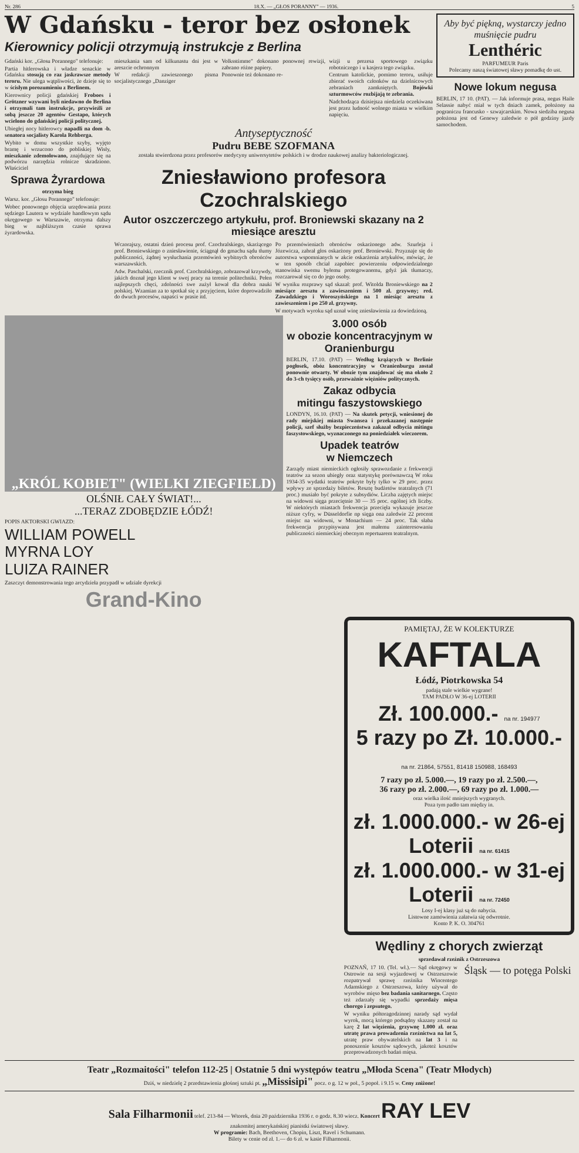Nr. 286 18.X. — „GŁOS PORANNY" — 1936. 5
W Gdańsku - teror bez osłonek
Kierownicy policji otrzymują instrukcje z Berlina
Gdański kor. „Głosu Porannego" telefonuje:
Partia hitlerowska i władze senackie w Gdańsku stosują co raz jaskrawsze metody teroru. Nie ulega wątpliwości, że dzieje się to w ścisłym porozumieniu z Berlinem.
Kierownicy policji gdańskiej Froboes i Grötzner wzywani byli niedawno do Berlina i otrzymali tam instrukcje, przywieźli ze sobą jeszcze 20 agentów Gestapo, których wcielono do gdańskiej policji politycznej.
Ubiegłej nocy hitlerowcy napadli na dom -b. senatora socjalisty Karola Rehberga.
Wybito w domu wszystkie szyby, wyjęto bramę i wrzucono do pobliskiej Wisły, mieszkanie zdemolowano, znajdujące się na podwórzu narzędzia rolnicze skradziono. Właściciel
Sprawa Żyrardowa
otrzyma bieg
Warsz. kor. „Głosu Porannego" telefonuje:
Wobec ponownego objęcia urzędowania przez sędziego Lautera w wydziale handlowym sądu okręgowego w Warszawie, otrzyma dalszy bieg w najbliższym czasie sprawa żyrardowska.
mieszkania sam od kilkunastu dni jest w areszcie ochronnym
W redakcji zawieszonego pisma socjalistycznego „Danziger
Volksstimme" dokonano ponownej rewizji, zabrano różne papiery.
Ponownie też dokonano re-
wizji u prezesa sportowego związku robotniczego i u kasjera tego związku.
Centrum katolickie, pomimo teroru, usiłuje zbierać swoich członków na dzielnicowych zebraniach zamkniętych. Bojówki szturmowców rozbijają te zebrania.
Nadchodząca dzisiejsza niedziela oczekiwana jest przez ludność wolnego miasta w wielkim napięciu.
Antyseptyczność
Pudru BEBE SZOFMANA
została stwierdzona przez profesorów medycyny uniwersytetów polskich i w drodze naukowej analizy bakteriologicznej.
Zniesławiono profesora Czochralskiego
Autor oszczerczego artykułu, prof. Broniewski skazany na 2 miesiące aresztu
Wczorajszy, ostatni dzień procesu prof. Czochralskiego, skarżącego prof. Broniewskiego o zniesławienie, ściągnął do gmachu sądu tłumy publiczności, żądnej wysłuchania przemówień wybitnych obrońców warszawskich.
Adw. Paschalski, rzecznik prof. Czochralskiego, zobrazował krzywdy, jakich doznał jego klient w swej pracy na terenie politechniki. Pełen najlepszych chęci, zdolności swe zużył kował dla dobra nauki polskiej. Wzamian za to spotkał się z przyjęciem, które doprowadziło do dwuch procesów, napaści w prasie itd.
Po przemówieniach obrońców oskarżonego adw. Szurleja i Józewicza, zabrał głos oskarżony prof. Broniewski. Przyznaje się do autorstwa wspomnianych w akcie oskarżenia artykułów, mówiąc, że w ten sposób chciał zapobiec powierzeniu odpowiedzialnego stanowiska swemu byłemu protegowanemu, gdyż jak tłumaczy, rozczarował się co do jego osoby.
W wyniku rozprawy sąd skazał: prof. Witolda Broniewskiego na 2 miesiące aresztu z zawieszeniem i 500 zł. grzywny; red. Zawadzkiego i Woroszyńskiego na 1 miesiąc aresztu z zawieszeniem i po 250 zł. grzywny.
W motywach wyroku sąd uznał winę zniesławienia za dowiedzioną.
„KRÓL KOBIET" (WIELKI ZIEGFIELD)
OLŚNIŁ CAŁY ŚWIAT!...
...TERAZ ZDOBĘDZIE ŁÓDŹ!
POPIS AKTORSKI GWIAZD:
WILLIAM POWELL
MYRNA LOY
LUIZA RAINER
Zaszczyt demonstrowania tego arcydzieła przypadł w udziale dyrekcji
Grand-Kino
3.000 osób
w obozie koncentracyjnym w Oranienburgu
BERLIN, 17.10. (PAT) — Według krążących w Berlinie pogłosek, obóz koncentracyjny w Oranienburgu został ponownie otwarty. W obozie tym znajdować się ma około 2 do 3-ch tysięcy osób, przeważnie więźniów politycznych.
Zakaz odbycia
mitingu faszystowskiego
LONDYN, 16.10. (PAT) — Na skutek petycji, wniesionej do rady miejskiej miasta Swansea i przekazanej następnie policji, szef służby bezpieczeństwa zakazał odbycia mitingu faszystowskiego, wyznaczonego na poniedziałek wieczorem.
Upadek teatrów
w Niemczech
Zarządy miast niemieckich ogłosiły sprawozdanie z frekwencji teatrów za sezon ubiegły oraz statystykę porównawczą W roku 1934-35 wydatki teatrów pokryte były tylko w 29 proc. przez wpływy ze sprzedaży biletów. Resztę budżetów teatralnych (71 proc.) musiało być pokryte z subsydiów. Liczba zajętych miejsc na widowni sięga przeciętnie 30 — 35 proc. ogólnej ich liczby. W niektórych miastach frekwencja przecięła wykazuje jeszcze niższe cyfry, w Düsseldorfie np sięga ona zaledwie 22 procent miejsc na widowni, w Monachium — 24 proc. Tak słaba frekwencja przypisywana jest małemu zainteresowaniu publiczności niemieckiej obecnym repertuarem teatralnym.
Aby być piękną, wystarczy jedno muśnięcie pudru
Lenthéric
PARFUMEUR Paris
Polecamy naszą światowej sławy pomadkę do ust.
Nowe lokum negusa
BERLIN, 17 10. (PAT). — Jak informuje prasa, negus Haile Selassie nabyć miał w tych dniach zamek, położony na pograniczu francusko - szwajcarskim. Nowa siedziba negusa położona jest od Genewy zaledwie o pół godziny jazdy samochodem.
PAMIĘTAJ, ŻE W KOLEKTURZE
KAFTALA
Łódź, Piotrkowska 54
padają stale wielkie wygrane!
TAM PADŁO W 36-ej LOTERII
Zł. 100.000.- na nr. 194977
5 razy po Zł. 10.000.- na nr. 21864, 57551, 81418 150988, 168493
7 razy po zł. 5.000.—, 19 razy po zł. 2.500.—,
36 razy po zł. 2.000.—, 69 razy po zł. 1.000.—
oraz wielka ilość mniejszych wygranych.
Poza tym padło tam między in.
zł. 1.000.000.- w 26-ej Loterii na nr. 61415
zł. 1.000.000.- w 31-ej Loterii na nr. 72450
Losy I-ej klasy już są do nabycia.
Listowne zamówienia załatwia się odwrotnie.
Konto P. K. O. 304761
Wędliny z chorych zwierząt
sprzedawał rzeźnik z Ostrzeszowa
POZNAŃ, 17 10. (Tel. wł.).— Sąd okręgowy w Ostrowie na sesji wyjazdowej w Ostrzeszowie rozpatrywał sprawę rzeźnika Wincentego Adamskiego z Ostrzeszowa, który używał do wyrobów mięso bez badania sanitarnego. Często też zdarzały się wypadki sprzedaży mięsa chorego i zepsutego.
W wyniku półtoragodzinnej narady sąd wydał wyrok, mocą którego podsądny skazany został na karę 2 lat więzienia, grzywnę 1.000 zł. oraz utratę prawa prowadzenia rzeźnictwa na lat 5, utratę praw obywatelskich na lat 3 i na ponoszenie kosztów sądowych, jakoteż kosztów przeprowadzonych badań mięsa.
Śląsk — to potęga Polski
Teatr „Rozmaitości" telefon 112-25 | Ostatnie 5 dni występów teatru „Młoda Scena" (Teatr Młodych)
Dziś, w niedzielę 2 przedstawienia głośnej sztuki pt. „Missisipi" pocz. o g. 12 w poł., 5 popoł. i 9.15 w. Ceny zniżone!
Sala Filharmonii telef. 213-84 — Wtorek, dnia 20 października 1936 r. o godz. 8.30 wiecz. Koncert RAY LEV
znakomitej amerykańskiej pianistki światowej sławy.
W programie: Bach, Beethoven, Chopin, Liszt, Ravel i Schumann.
Bilety w cenie od zł. 1.— do 6 zł. w kasie Filharmonii.